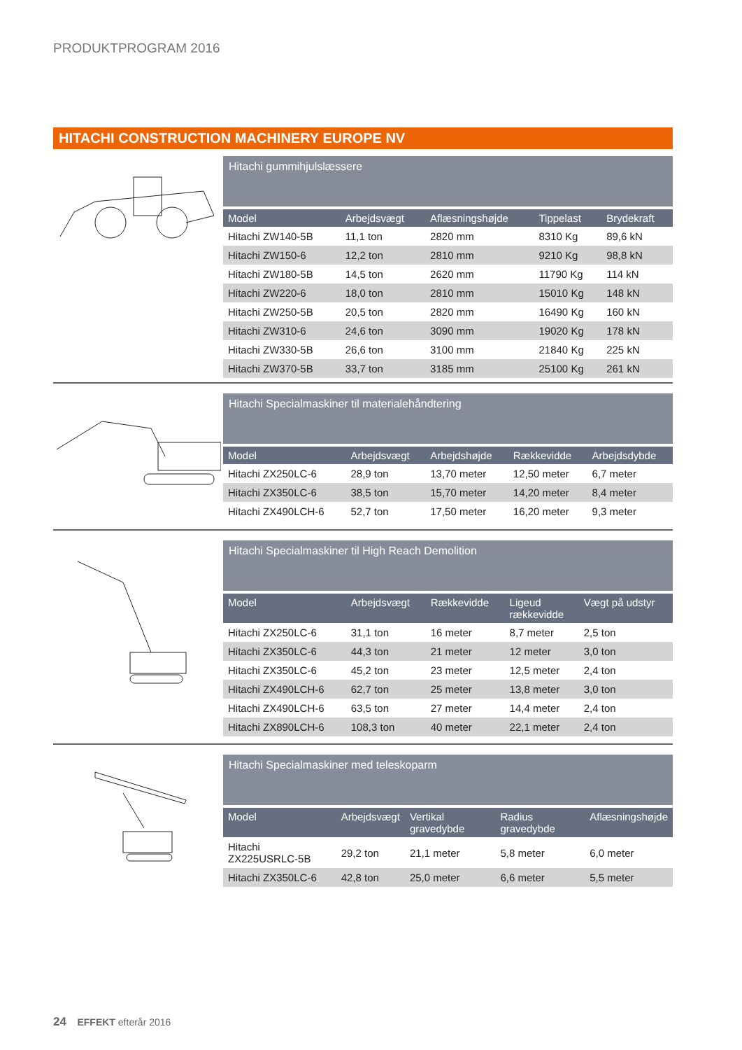PRODUKTPROGRAM 2016
HITACHI CONSTRUCTION MACHINERY EUROPE NV
Hitachi gummihjulslæssere
| Model | Arbejdsvægt | Aflæsningshøjde | Tippelast | Brydekraft |
| --- | --- | --- | --- | --- |
| Hitachi ZW140-5B | 11,1 ton | 2820 mm | 8310 Kg | 89,6 kN |
| Hitachi ZW150-6 | 12,2 ton | 2810 mm | 9210 Kg | 98,8 kN |
| Hitachi ZW180-5B | 14,5 ton | 2620 mm | 11790 Kg | 114 kN |
| Hitachi ZW220-6 | 18,0 ton | 2810 mm | 15010 Kg | 148 kN |
| Hitachi ZW250-5B | 20,5 ton | 2820 mm | 16490 Kg | 160 kN |
| Hitachi ZW310-6 | 24,6 ton | 3090 mm | 19020 Kg | 178 kN |
| Hitachi ZW330-5B | 26,6 ton | 3100 mm | 21840 Kg | 225 kN |
| Hitachi ZW370-5B | 33,7 ton | 3185 mm | 25100 Kg | 261 kN |
Hitachi Specialmaskiner til materialehåndtering
| Model | Arbejdsvægt | Arbejdshøjde | Rækkevidde | Arbejdsdybde |
| --- | --- | --- | --- | --- |
| Hitachi ZX250LC-6 | 28,9 ton | 13,70 meter | 12,50 meter | 6,7 meter |
| Hitachi ZX350LC-6 | 38,5 ton | 15,70 meter | 14,20 meter | 8,4 meter |
| Hitachi ZX490LCH-6 | 52,7 ton | 17,50 meter | 16,20 meter | 9,3 meter |
Hitachi Specialmaskiner til High Reach Demolition
| Model | Arbejdsvægt | Rækkevidde | Ligeud rækkevidde | Vægt på udstyr |
| --- | --- | --- | --- | --- |
| Hitachi ZX250LC-6 | 31,1 ton | 16 meter | 8,7 meter | 2,5 ton |
| Hitachi ZX350LC-6 | 44,3 ton | 21 meter | 12 meter | 3,0 ton |
| Hitachi ZX350LC-6 | 45,2 ton | 23 meter | 12,5 meter | 2,4 ton |
| Hitachi ZX490LCH-6 | 62,7 ton | 25 meter | 13,8 meter | 3,0 ton |
| Hitachi ZX490LCH-6 | 63,5 ton | 27 meter | 14,4 meter | 2,4 ton |
| Hitachi ZX890LCH-6 | 108,3 ton | 40 meter | 22,1 meter | 2,4 ton |
Hitachi Specialmaskiner med teleskoparm
| Model | Arbejdsvægt | Vertikal gravedybde | Radius gravedybde | Aflæsningshøjde |
| --- | --- | --- | --- | --- |
| Hitachi ZX225USRLC-5B | 29,2 ton | 21,1 meter | 5,8 meter | 6,0 meter |
| Hitachi ZX350LC-6 | 42,8 ton | 25,0 meter | 6,6 meter | 5,5 meter |
24 EFFEKT efterår 2016